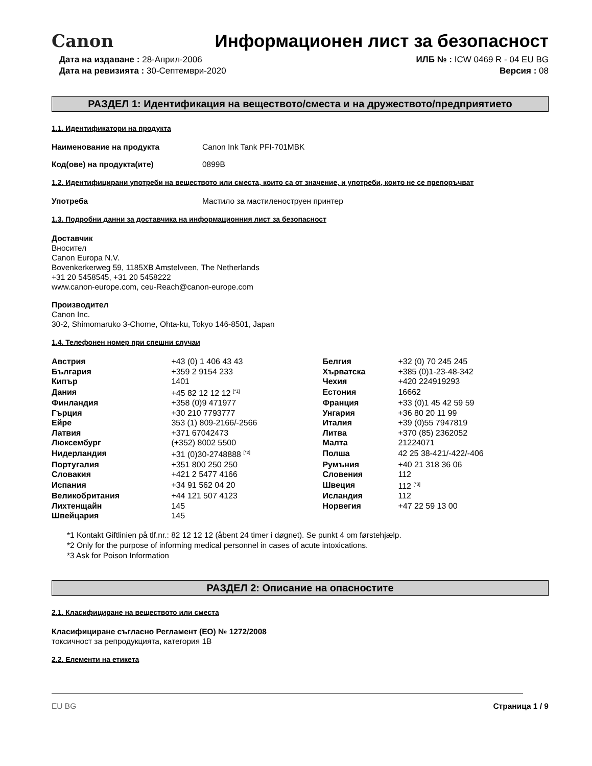Canon
Информационен лист за безопасност
Дата на издаване : 28-Април-2006
Дата на ревизията : 30-Септември-2020
ИЛБ № : ICW 0469 R - 04 EU BG
Версия : 08
РАЗДЕЛ 1: Идентификация на веществото/сместа и на дружеството/предприятието
1.1. Идентификатори на продукта
Наименование на продукта Canon Ink Tank PFI-701MBK
Код(ове) на продукта(ите) 0899B
1.2. Идентифицирани употреби на веществото или сместа, които са от значение, и употреби, които не се препоръчват
Употреба Мастило за мастиленоструен принтер
1.3. Подробни данни за доставчика на информационния лист за безопасност
Доставчик
Вносител
Canon Europa N.V.
Bovenkerkerweg 59, 1185XB Amstelveen, The Netherlands
+31 20 5458545, +31 20 5458222
www.canon-europe.com, ceu-Reach@canon-europe.com
Производител
Canon Inc.
30-2, Shimomaruko 3-Chome, Ohta-ku, Tokyo 146-8501, Japan
1.4. Телефонен номер при спешни случаи
| Австрия | +43 (0) 1 406 43 43 | Белгия | +32 (0) 70 245 245 |
| България | +359 2 9154 233 | Хърватска | +385 (0)1-23-48-342 |
| Кипър | 1401 | Чехия | +420 224919293 |
| Дания | +45 82 12 12 12 <sup>[*1]</sup> | Естония | 16662 |
| Финландия | +358 (0)9 471977 | Франция | +33 (0)1 45 42 59 59 |
| Гърция | +30 210 7793777 | Унгария | +36 80 20 11 99 |
| Ейре | 353 (1) 809-2166/-2566 | Италия | +39 (0)55 7947819 |
| Латвия | +371 67042473 | Литва | +370 (85) 2362052 |
| Люксембург | (+352) 8002 5500 | Малта | 21224071 |
| Нидерландия | +31 (0)30-2748888 <sup>[*2]</sup> | Полша | 42 25 38-421/-422/-406 |
| Португалия | +351 800 250 250 | Румъния | +40 21 318 36 06 |
| Словакия | +421 2 5477 4166 | Словения | 112 |
| Испания | +34 91 562 04 20 | Швеция | 112 <sup>[*3]</sup> |
| Великобритания | +44 121 507 4123 | Исландия | 112 |
| Лихтенщайн | 145 | Норвегия | +47 22 59 13 00 |
| Швейцария | 145 | | |
*1 Kontakt Giftlinien på tlf.nr.: 82 12 12 12 (åbent 24 timer i døgnet). Se punkt 4 om førstehjælp.
*2 Only for the purpose of informing medical personnel in cases of acute intoxications.
*3 Ask for Poison Information
РАЗДЕЛ 2: Описание на опасностите
2.1. Класифициране на веществото или сместа
Класифициране съгласно Регламент (ЕО) № 1272/2008
токсичност за репродукцията, категория 1В
2.2. Елементи на етикета
EU BG Страница 1 / 9